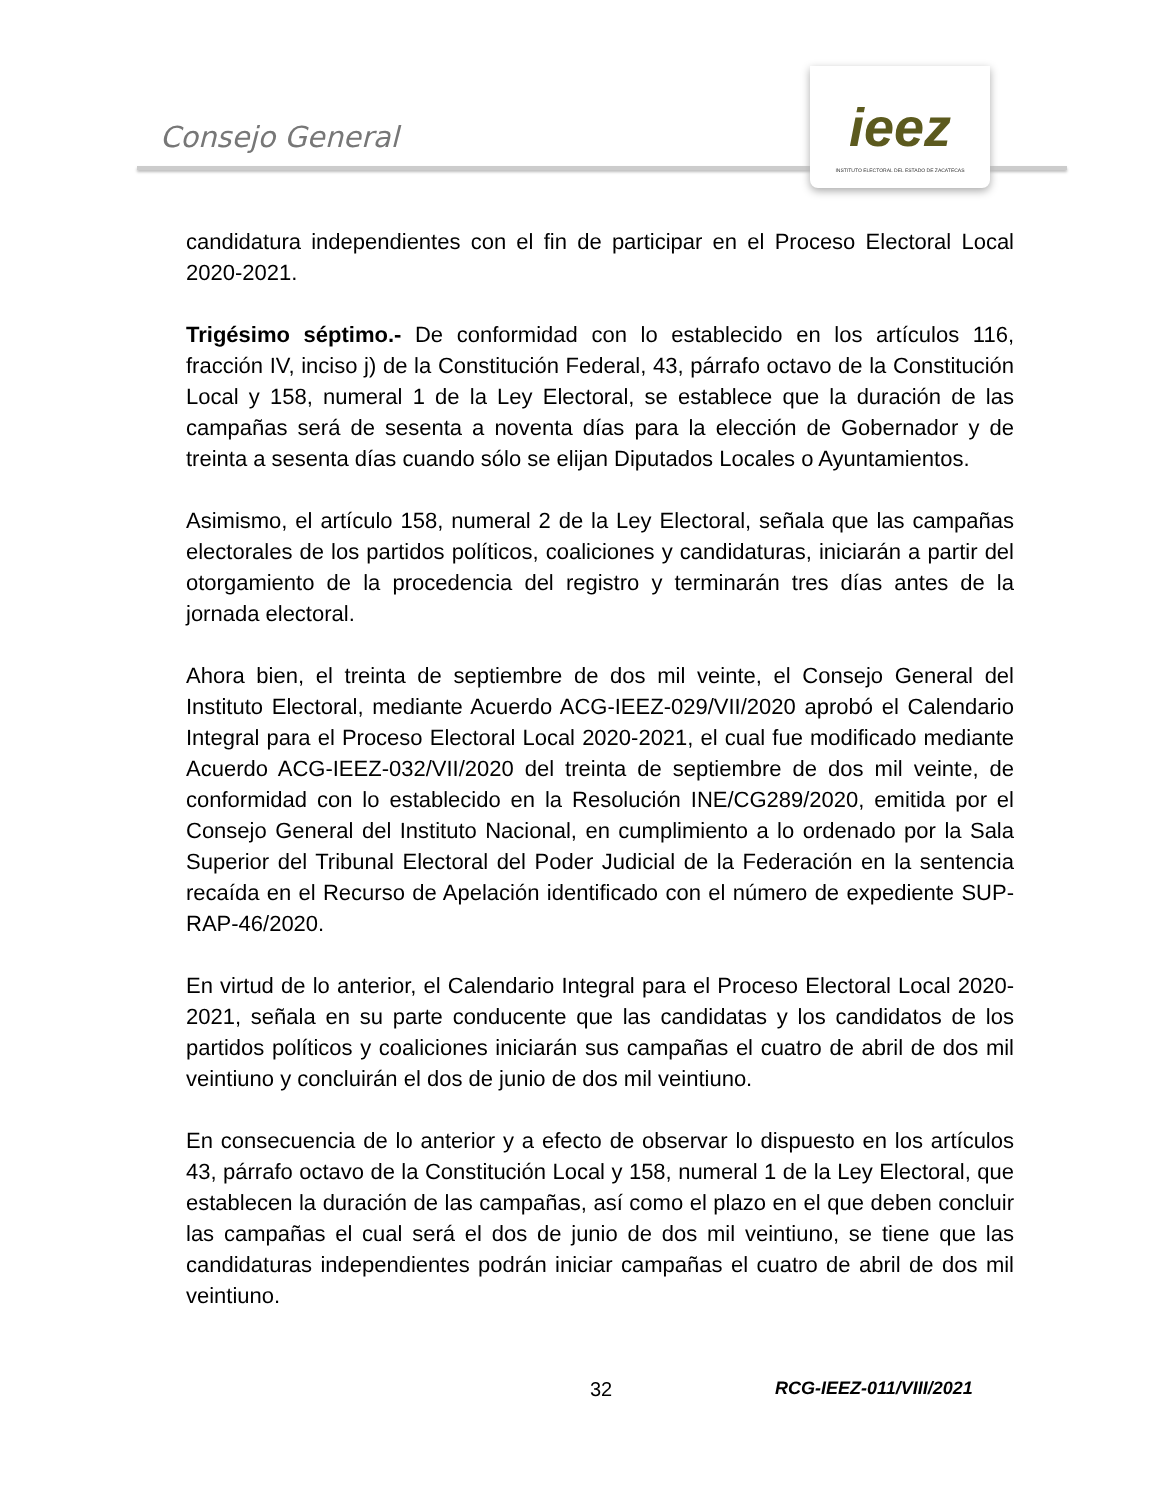Consejo General
ieez
INSTITUTO ELECTORAL DEL ESTADO DE ZACATECAS
candidatura independientes con el fin de participar en el Proceso Electoral Local 2020-2021.
Trigésimo séptimo.- De conformidad con lo establecido en los artículos 116, fracción IV, inciso j) de la Constitución Federal, 43, párrafo octavo de la Constitución Local y 158, numeral 1 de la Ley Electoral, se establece que la duración de las campañas será de sesenta a noventa días para la elección de Gobernador y de treinta a sesenta días cuando sólo se elijan Diputados Locales o Ayuntamientos.
Asimismo, el artículo 158, numeral 2 de la Ley Electoral, señala que las campañas electorales de los partidos políticos, coaliciones y candidaturas, iniciarán a partir del otorgamiento de la procedencia del registro y terminarán tres días antes de la jornada electoral.
Ahora bien, el treinta de septiembre de dos mil veinte, el Consejo General del Instituto Electoral, mediante Acuerdo ACG-IEEZ-029/VII/2020 aprobó el Calendario Integral para el Proceso Electoral Local 2020-2021, el cual fue modificado mediante Acuerdo ACG-IEEZ-032/VII/2020 del treinta de septiembre de dos mil veinte, de conformidad con lo establecido en la Resolución INE/CG289/2020, emitida por el Consejo General del Instituto Nacional, en cumplimiento a lo ordenado por la Sala Superior del Tribunal Electoral del Poder Judicial de la Federación en la sentencia recaída en el Recurso de Apelación identificado con el número de expediente SUP-RAP-46/2020.
En virtud de lo anterior, el Calendario Integral para el Proceso Electoral Local 2020-2021, señala en su parte conducente que las candidatas y los candidatos de los partidos políticos y coaliciones iniciarán sus campañas el cuatro de abril de dos mil veintiuno y concluirán el dos de junio de dos mil veintiuno.
En consecuencia de lo anterior y a efecto de observar lo dispuesto en los artículos 43, párrafo octavo de la Constitución Local y 158, numeral 1 de la Ley Electoral, que establecen la duración de las campañas, así como el plazo en el que deben concluir las campañas el cual será el dos de junio de dos mil veintiuno, se tiene que las candidaturas independientes podrán iniciar campañas el cuatro de abril de dos mil veintiuno.
32 RCG-IEEZ-011/VIII/2021